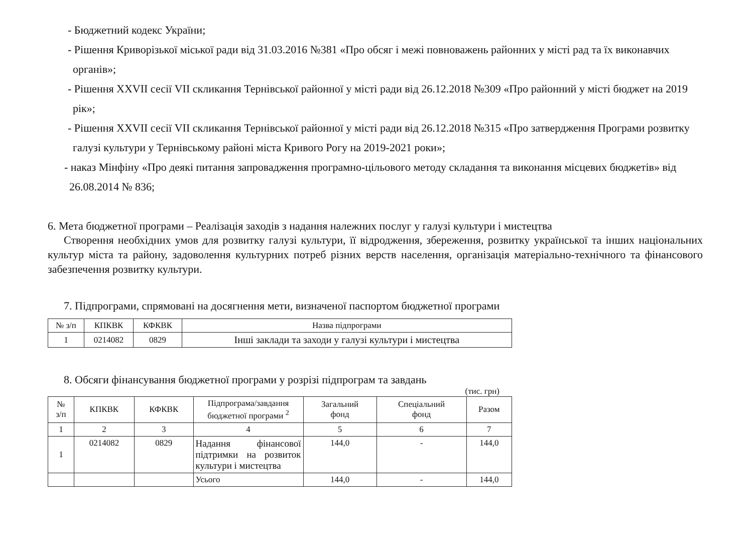- Бюджетний кодекс України;
- Рішення Криворізької міської ради від 31.03.2016 №381 «Про обсяг і межі повноважень районних у місті рад та їх виконавчих органів»;
- Рішення XXVII сесії VII скликання Тернівської районної у місті ради від 26.12.2018 №309 «Про районний у місті бюджет на 2019 рік»;
- Рішення XXVII сесії VII скликання Тернівської районної у місті ради від 26.12.2018 №315 «Про затвердження Програми розвитку галузі культури у Тернівському районі міста Кривого Рогу на 2019-2021 роки»;
- наказ Мінфіну «Про деякі питання запровадження програмно-цільового методу складання та виконання місцевих бюджетів» від 26.08.2014 № 836;
6. Мета бюджетної програми – Реалізація заходів з надання належних послуг у галузі культури і мистецтва
Створення необхідних умов для розвитку галузі культури, її відродження, збереження, розвитку української та інших національних культур міста та району, задоволення культурних потреб різних верств населення, організація матеріально-технічного та фінансового забезпечення розвитку культури.
7. Підпрограми, спрямовані на досягнення мети, визначеної паспортом бюджетної програми
| № з/п | КПКВК | КФКВК | Назва підпрограми |
| --- | --- | --- | --- |
| 1 | 0214082 | 0829 | Інші заклади та заходи у галузі культури і мистецтва |
8. Обсяги фінансування бюджетної програми у розрізі підпрограм та завдань
(тис. грн)
| № з/п | КПКВК | КФКВК | Підпрограма/завдання бюджетної програми <sup>2</sup> | Загальний фонд | Спеціальний фонд | Разом |
| --- | --- | --- | --- | --- | --- | --- |
| 1 | 2 | 3 | 4 | 5 | 6 | 7 |
| 1 | 0214082 | 0829 | Надання фінансової підтримки на розвиток культури і мистецтва | 144,0 | - | 144,0 |
| | | | Усього | 144,0 | - | 144,0 |